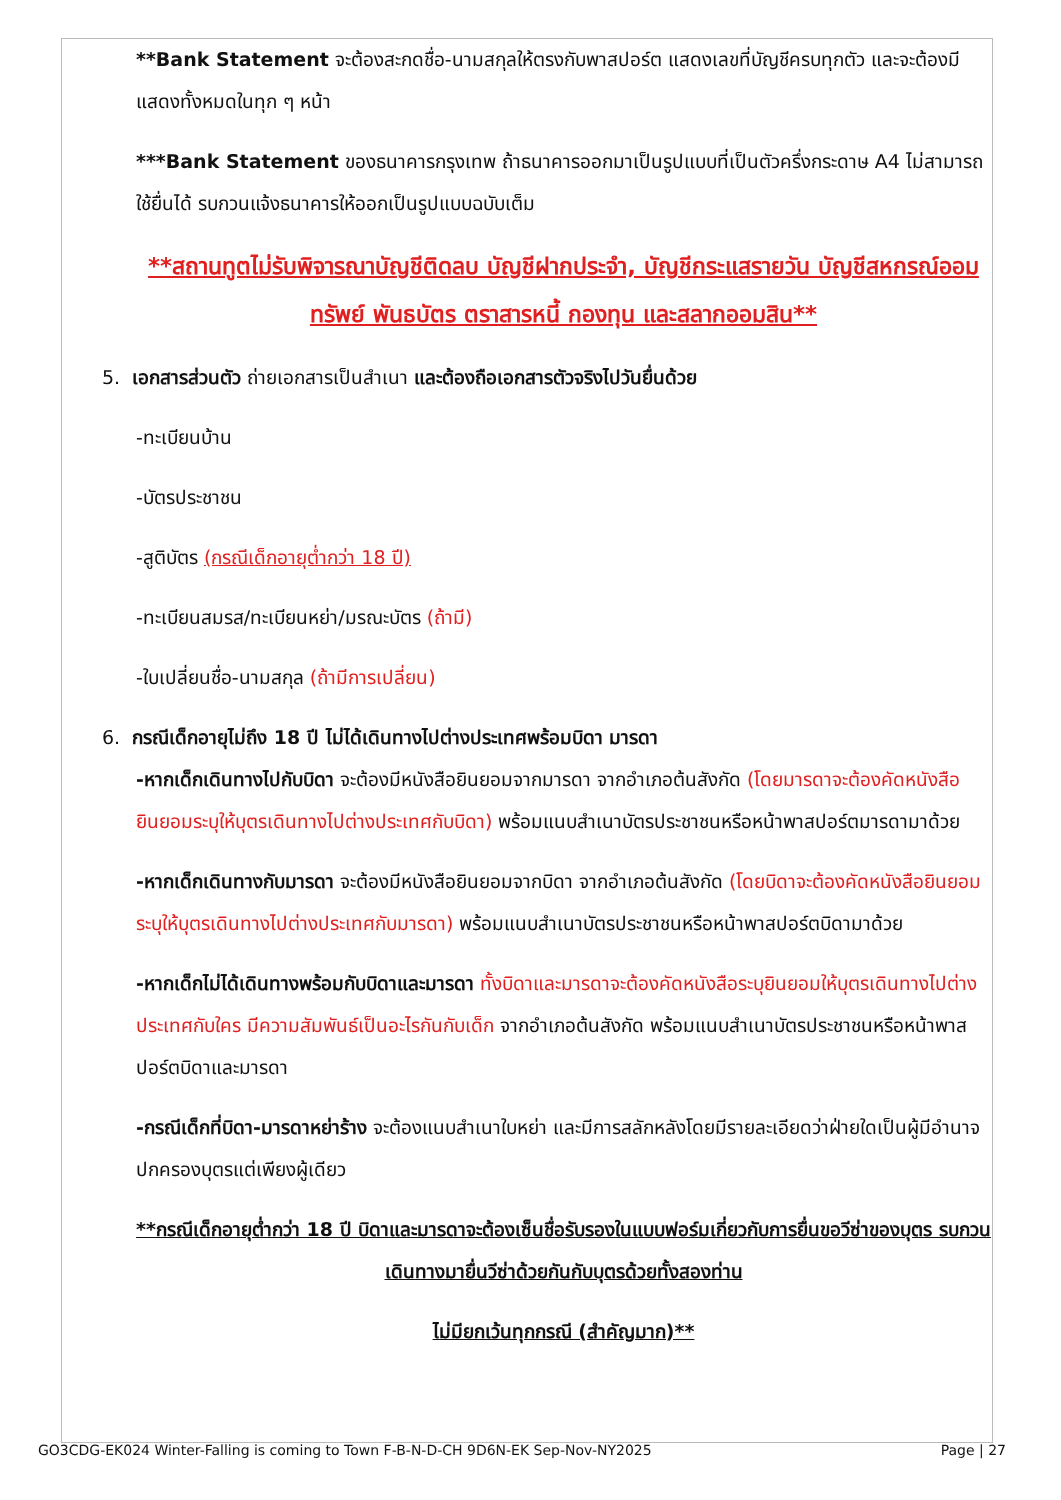**Bank Statement จะต้องสะกดชื่อ-นามสกุลให้ตรงกับพาสปอร์ต แสดงเลขที่บัญชีครบทุกตัว และจะต้องมีแสดงทั้งหมดในทุก ๆ หน้า
***Bank Statement ของธนาคารกรุงเทพ ถ้าธนาคารออกมาเป็นรูปแบบที่เป็นตัวครึ่งกระดาษ A4 ไม่สามารถใช้ยื่นได้ รบกวนแจ้งธนาคารให้ออกเป็นรูปแบบฉบับเต็ม
**สถานทูตไม่รับพิจารณาบัญชีติดลบ บัญชีฝากประจำ, บัญชีกระแสรายวัน บัญชีสหกรณ์ออมทรัพย์ พันธบัตร ตราสารหนี้ กองทุน และสลากออมสิน**
5. เอกสารส่วนตัว ถ่ายเอกสารเป็นสำเนา และต้องถือเอกสารตัวจริงไปวันยื่นด้วย
-ทะเบียนบ้าน
-บัตรประชาชน
-สูติบัตร (กรณีเด็กอายุต่ำกว่า 18 ปี)
-ทะเบียนสมรส/ทะเบียนหย่า/มรณะบัตร (ถ้ามี)
-ใบเปลี่ยนชื่อ-นามสกุล (ถ้ามีการเปลี่ยน)
6. กรณีเด็กอายุไม่ถึง 18 ปี ไม่ได้เดินทางไปต่างประเทศพร้อมบิดา มารดา
-หากเด็กเดินทางไปกับบิดา จะต้องมีหนังสือยินยอมจากมารดา จากอำเภอต้นสังกัด (โดยมารดาจะต้องคัดหนังสือยินยอมระบุให้บุตรเดินทางไปต่างประเทศกับบิดา) พร้อมแนบสำเนาบัตรประชาชนหรือหน้าพาสปอร์ตมารดามาด้วย
-หากเด็กเดินทางกับมารดา จะต้องมีหนังสือยินยอมจากบิดา จากอำเภอต้นสังกัด (โดยบิดาจะต้องคัดหนังสือยินยอมระบุให้บุตรเดินทางไปต่างประเทศกับมารดา) พร้อมแนบสำเนาบัตรประชาชนหรือหน้าพาสปอร์ตบิดามาด้วย
-หากเด็กไม่ได้เดินทางพร้อมกับบิดาและมารดา ทั้งบิดาและมารดาจะต้องคัดหนังสือระบุยินยอมให้บุตรเดินทางไปต่างประเทศกับใคร มีความสัมพันธ์เป็นอะไรกันกับเด็ก จากอำเภอต้นสังกัด พร้อมแนบสำเนาบัตรประชาชนหรือหน้าพาสปอร์ตบิดาและมารดา
-กรณีเด็กที่บิดา-มารดาหย่าร้าง จะต้องแนบสำเนาใบหย่า และมีการสลักหลังโดยมีรายละเอียดว่าฝ่ายใดเป็นผู้มีอำนาจปกครองบุตรแต่เพียงผู้เดียว
**กรณีเด็กอายุต่ำกว่า 18 ปี บิดาและมารดาจะต้องเซ็นชื่อรับรองในแบบฟอร์มเกี่ยวกับการยื่นขอวีซ่าของบุตร รบกวนเดินทางมายื่นวีซ่าด้วยกันกับบุตรด้วยทั้งสองท่าน
ไม่มียกเว้นทุกกรณี (สำคัญมาก)**
GO3CDG-EK024 Winter-Falling is coming to Town F-B-N-D-CH 9D6N-EK Sep-Nov-NY2025 Page | 27